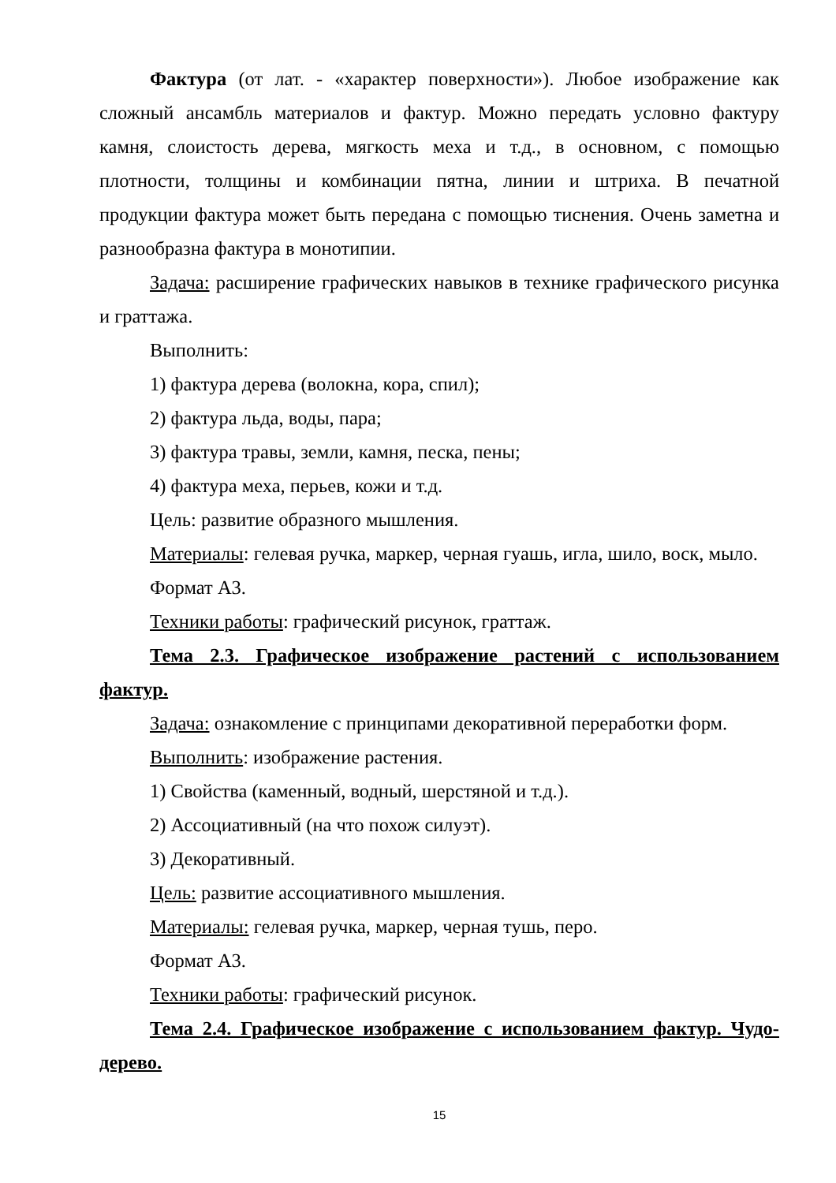Фактура (от лат. - «характер поверхности»). Любое изображение как сложный ансамбль материалов и фактур. Можно передать условно фактуру камня, слоистость дерева, мягкость меха и т.д., в основном, с помощью плотности, толщины и комбинации пятна, линии и штриха. В печатной продукции фактура может быть передана с помощью тиснения. Очень заметна и разнообразна фактура в монотипии.
Задача: расширение графических навыков в технике графического рисунка и граттажа.
Выполнить:
1) фактура дерева (волокна, кора, спил);
2) фактура льда, воды, пара;
3) фактура травы, земли, камня, песка, пены;
4) фактура меха, перьев, кожи и т.д.
Цель: развитие образного мышления.
Материалы: гелевая ручка, маркер, черная гуашь, игла, шило, воск, мыло.
Формат А3.
Техники работы: графический рисунок, граттаж.
Тема 2.3. Графическое изображение растений с использованием фактур.
Задача: ознакомление с принципами декоративной переработки форм.
Выполнить: изображение растения.
1) Свойства (каменный, водный, шерстяной и т.д.).
2) Ассоциативный (на что похож силуэт).
3) Декоративный.
Цель: развитие ассоциативного мышления.
Материалы: гелевая ручка, маркер, черная тушь, перо.
Формат А3.
Техники работы: графический рисунок.
Тема 2.4. Графическое изображение с использованием фактур. Чудо-дерево.
15